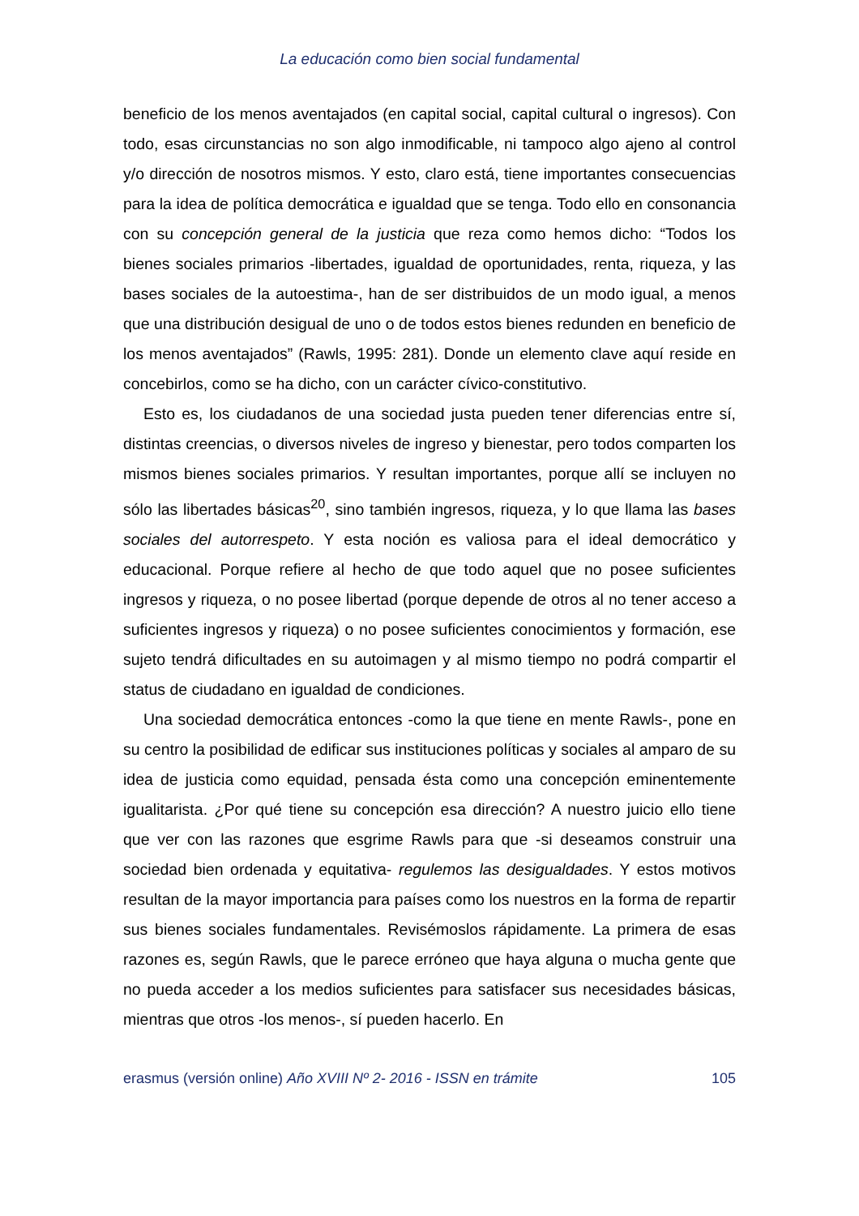La educación como bien social fundamental
beneficio de los menos aventajados (en capital social, capital cultural o ingresos). Con todo, esas circunstancias no son algo inmodificable, ni tampoco algo ajeno al control y/o dirección de nosotros mismos. Y esto, claro está, tiene importantes consecuencias para la idea de política democrática e igualdad que se tenga. Todo ello en consonancia con su concepción general de la justicia que reza como hemos dicho: “Todos los bienes sociales primarios -libertades, igualdad de oportunidades, renta, riqueza, y las bases sociales de la autoestima-, han de ser distribuidos de un modo igual, a menos que una distribución desigual de uno o de todos estos bienes redunden en beneficio de los menos aventajados” (Rawls, 1995: 281). Donde un elemento clave aquí reside en concebirlos, como se ha dicho, con un carácter cívico-constitutivo.
Esto es, los ciudadanos de una sociedad justa pueden tener diferencias entre sí, distintas creencias, o diversos niveles de ingreso y bienestar, pero todos comparten los mismos bienes sociales primarios. Y resultan importantes, porque allí se incluyen no sólo las libertades básicas<sup>20</sup>, sino también ingresos, riqueza, y lo que llama las bases sociales del autorrespeto. Y esta noción es valiosa para el ideal democrático y educacional. Porque refiere al hecho de que todo aquel que no posee suficientes ingresos y riqueza, o no posee libertad (porque depende de otros al no tener acceso a suficientes ingresos y riqueza) o no posee suficientes conocimientos y formación, ese sujeto tendrá dificultades en su autoimagen y al mismo tiempo no podrá compartir el status de ciudadano en igualdad de condiciones.
Una sociedad democrática entonces -como la que tiene en mente Rawls-, pone en su centro la posibilidad de edificar sus instituciones políticas y sociales al amparo de su idea de justicia como equidad, pensada ésta como una concepción eminentemente igualitarista. ¿Por qué tiene su concepción esa dirección? A nuestro juicio ello tiene que ver con las razones que esgrime Rawls para que -si deseamos construir una sociedad bien ordenada y equitativa- regulemos las desigualdades. Y estos motivos resultan de la mayor importancia para países como los nuestros en la forma de repartir sus bienes sociales fundamentales. Revisémoslos rápidamente. La primera de esas razones es, según Rawls, que le parece erróneo que haya alguna o mucha gente que no pueda acceder a los medios suficientes para satisfacer sus necesidades básicas, mientras que otros -los menos-, sí pueden hacerlo. En
erasmus (versión online) Año XVIII Nº 2- 2016 - ISSN en trámite 105